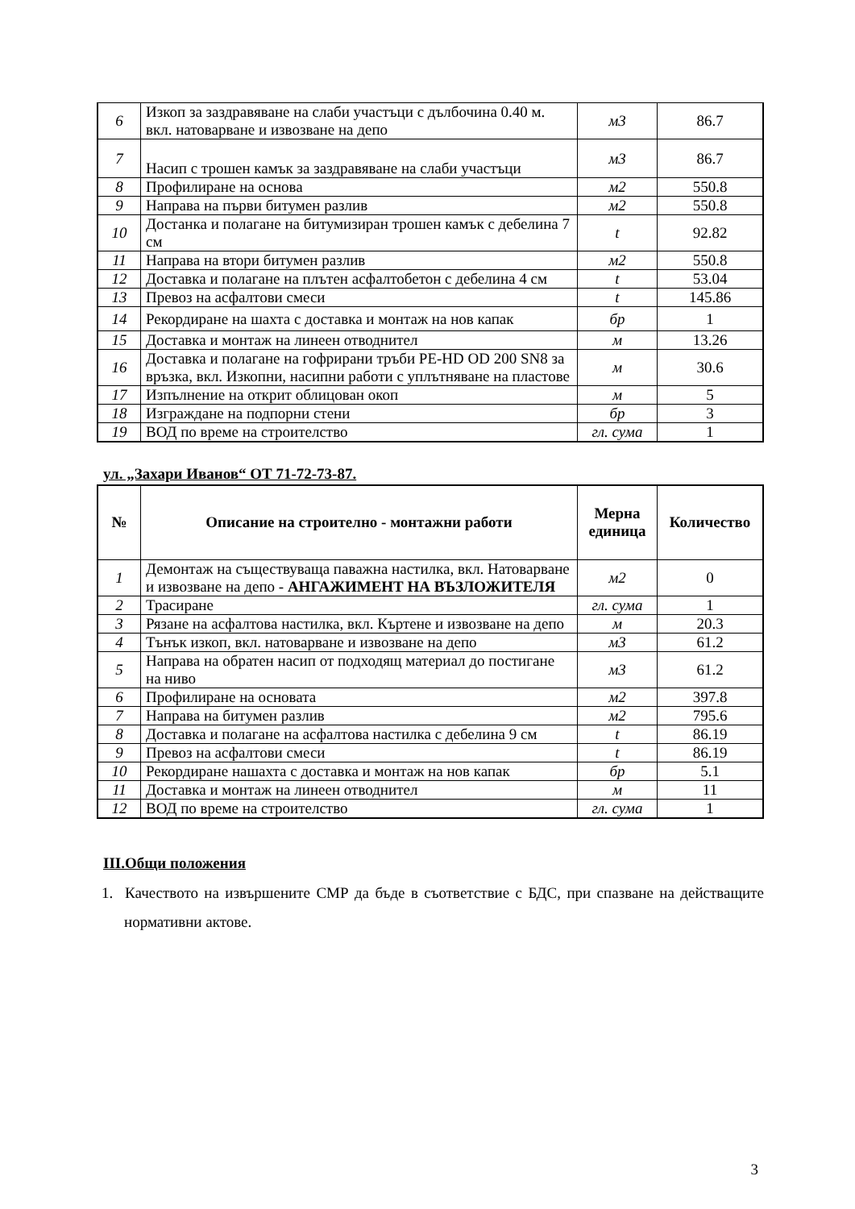| 6 | Изкоп за заздравяване на слаби участъци с дълбочина 0.40 м. вкл. натоварване и извозване на депо | м3 | 86.7 |
| 7 | Насип с трошен камък за заздравяване на слаби участъци | м3 | 86.7 |
| 8 | Профилиране на основа | м2 | 550.8 |
| 9 | Направа на първи битумен разлив | м2 | 550.8 |
| 10 | Достанка и полагане на битумизиран трошен камък с дебелина 7 см | t | 92.82 |
| 11 | Направа на втори битумен разлив | м2 | 550.8 |
| 12 | Доставка и полагане на плътен асфалтобетон с дебелина 4 см | t | 53.04 |
| 13 | Превоз на асфалтови смеси | t | 145.86 |
| 14 | Рекордиране на шахта с доставка и монтаж на нов капак | бр | 1 |
| 15 | Доставка и монтаж на линеен отводнител | м | 13.26 |
| 16 | Доставка и полагане на гофрирани тръби PE-HD OD 200 SN8 за връзка, вкл. Изкопни, насипни работи с уплътняване на пластове | м | 30.6 |
| 17 | Изпълнение на открит облицован окоп | м | 5 |
| 18 | Изграждане на подпорни стени | бр | 3 |
| 19 | ВОД по време на строителство | гл. сума | 1 |
ул. „Захари Иванов“ ОТ 71-72-73-87.
| № | Описание на строително - монтажни работи | Мерна единица | Количество |
| --- | --- | --- | --- |
| 1 | Демонтаж на съществуваща паважна настилка, вкл. Натоварване и извозване на депо - АНГАЖИМЕНТ НА ВЪЗЛОЖИТЕЛЯ | м2 | 0 |
| 2 | Трасиране | гл. сума | 1 |
| 3 | Рязане на асфалтова настилка, вкл. Къртене и извозване на депо | м | 20.3 |
| 4 | Тънък изкоп, вкл. натоварване и извозване на депо | м3 | 61.2 |
| 5 | Направа на обратен насип от подходящ материал до постигане на ниво | м3 | 61.2 |
| 6 | Профилиране на основата | м2 | 397.8 |
| 7 | Направа на битумен разлив | м2 | 795.6 |
| 8 | Доставка и полагане на асфалтова настилка с дебелина 9 см | t | 86.19 |
| 9 | Превоз на асфалтови смеси | t | 86.19 |
| 10 | Рекордиране нашахта с доставка и монтаж на нов капак | бр | 5.1 |
| 11 | Доставка и монтаж на линеен отводнител | м | 11 |
| 12 | ВОД по време на строителство | гл. сума | 1 |
III.Общи положения
1. Качеството на извършените СМР да бъде в съответствие с БДС, при спазване на действащите нормативни актове.
3